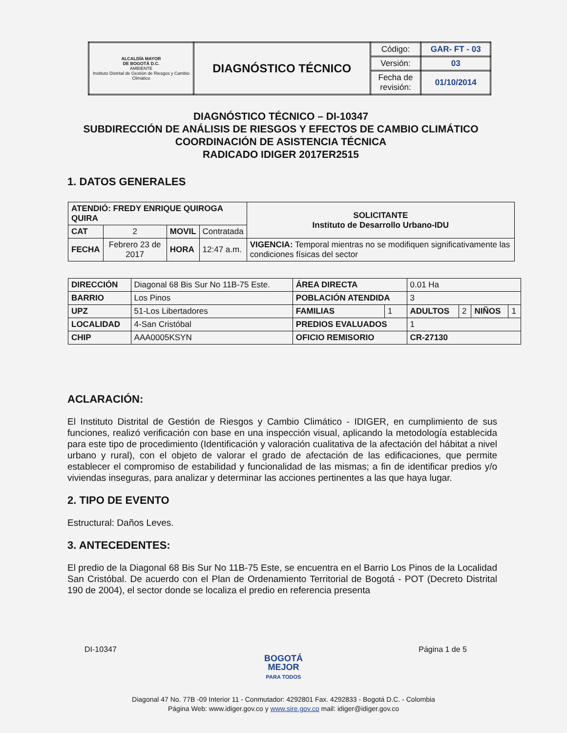| ALCALDÍA MAYOR DE BOGOTÁ D.C. AMBIENTE Instituto Distrital de Gestión de Riesgos y Cambio Climático | DIAGNÓSTICO TÉCNICO | Código: | GAR- FT - 03 |
| | | Versión: | 03 |
| | | Fecha de revisión: | 01/10/2014 |
DIAGNÓSTICO TÉCNICO – DI-10347
SUBDIRECCIÓN DE ANÁLISIS DE RIESGOS Y EFECTOS DE CAMBIO CLIMÁTICO
COORDINACIÓN DE ASISTENCIA TÉCNICA
RADICADO IDIGER 2017ER2515
1. DATOS GENERALES
| ATENDIÓ: FREDY ENRIQUE QUIROGA QUIRA | | | | SOLICITANTE Instituto de Desarrollo Urbano-IDU |
| CAT | 2 | MOVIL | Contratada | |
| FECHA | Febrero 23 de 2017 | HORA | 12:47 a.m. | VIGENCIA: Temporal mientras no se modifiquen significativamente las condiciones físicas del sector |
| DIRECCIÓN | Diagonal 68 Bis Sur No 11B-75 Este. | ÁREA DIRECTA | | 0.01 Ha | | | |
| BARRIO | Los Pinos | POBLACIÓN ATENDIDA | | 3 | | | |
| UPZ | 51-Los Libertadores | FAMILIAS | 1 | ADULTOS | 2 | NIÑOS | 1 |
| LOCALIDAD | 4-San Cristóbal | PREDIOS EVALUADOS | | 1 | | | |
| CHIP | AAA0005KSYN | OFICIO REMISORIO | | CR-27130 | | | |
ACLARACIÓN:
El Instituto Distrital de Gestión de Riesgos y Cambio Climático - IDIGER, en cumplimiento de sus funciones, realizó verificación con base en una inspección visual, aplicando la metodología establecida para este tipo de procedimiento (Identificación y valoración cualitativa de la afectación del hábitat a nivel urbano y rural), con el objeto de valorar el grado de afectación de las edificaciones, que permite establecer el compromiso de estabilidad y funcionalidad de las mismas; a fin de identificar predios y/o viviendas inseguras, para analizar y determinar las acciones pertinentes a las que haya lugar.
2. TIPO DE EVENTO
Estructural: Daños Leves.
3. ANTECEDENTES:
El predio de la Diagonal 68 Bis Sur No 11B-75 Este, se encuentra en el Barrio Los Pinos de la Localidad San Cristóbal. De acuerdo con el Plan de Ordenamiento Territorial de Bogotá - POT (Decreto Distrital 190 de 2004), el sector donde se localiza el predio en referencia presenta
DI-10347 Página 1 de 5
BOGOTÁ
MEJOR
PARA TODOS
Diagonal 47 No. 77B -09 Interior 11 - Conmutador: 4292801 Fax. 4292833 - Bogotá D.C. - Colombia
Página Web: www.idiger.gov.co y www.sire.gov.co mail: idiger@idiger.gov.co